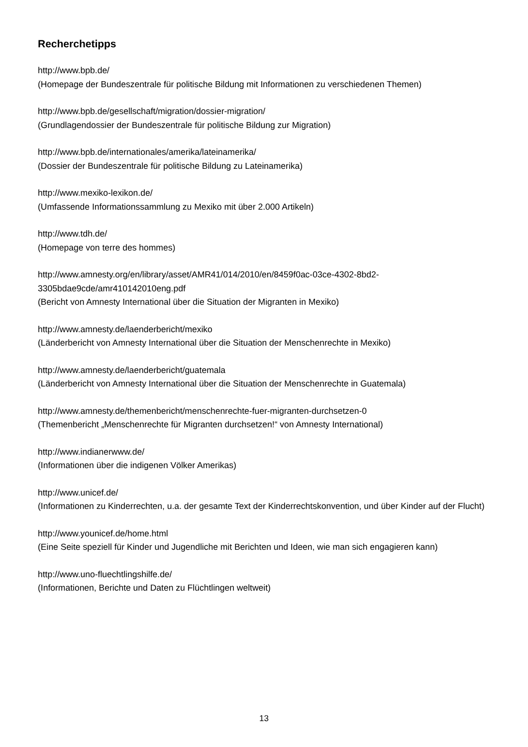Recherchetipps
http://www.bpb.de/
(Homepage der Bundeszentrale für politische Bildung mit Informationen zu verschiedenen Themen)
http://www.bpb.de/gesellschaft/migration/dossier-migration/
(Grundlagendossier der Bundeszentrale für politische Bildung zur Migration)
http://www.bpb.de/internationales/amerika/lateinamerika/
(Dossier der Bundeszentrale für politische Bildung zu Lateinamerika)
http://www.mexiko-lexikon.de/
(Umfassende Informationssammlung zu Mexiko mit über 2.000 Artikeln)
http://www.tdh.de/
(Homepage von terre des hommes)
http://www.amnesty.org/en/library/asset/AMR41/014/2010/en/8459f0ac-03ce-4302-8bd2-
3305bdae9cde/amr410142010eng.pdf
(Bericht von Amnesty International über die Situation der Migranten in Mexiko)
http://www.amnesty.de/laenderbericht/mexiko
(Länderbericht von Amnesty International über die Situation der Menschenrechte in Mexiko)
http://www.amnesty.de/laenderbericht/guatemala
(Länderbericht von Amnesty International über die Situation der Menschenrechte in Guatemala)
http://www.amnesty.de/themenbericht/menschenrechte-fuer-migranten-durchsetzen-0
(Themenbericht „Menschenrechte für Migranten durchsetzen!“ von Amnesty International)
http://www.indianerwww.de/
(Informationen über die indigenen Völker Amerikas)
http://www.unicef.de/
(Informationen zu Kinderrechten, u.a. der gesamte Text der Kinderrechtskonvention, und über Kinder auf der Flucht)
http://www.younicef.de/home.html
(Eine Seite speziell für Kinder und Jugendliche mit Berichten und Ideen, wie man sich engagieren kann)
http://www.uno-fluechtlingshilfe.de/
(Informationen, Berichte und Daten zu Flüchtlingen weltweit)
13